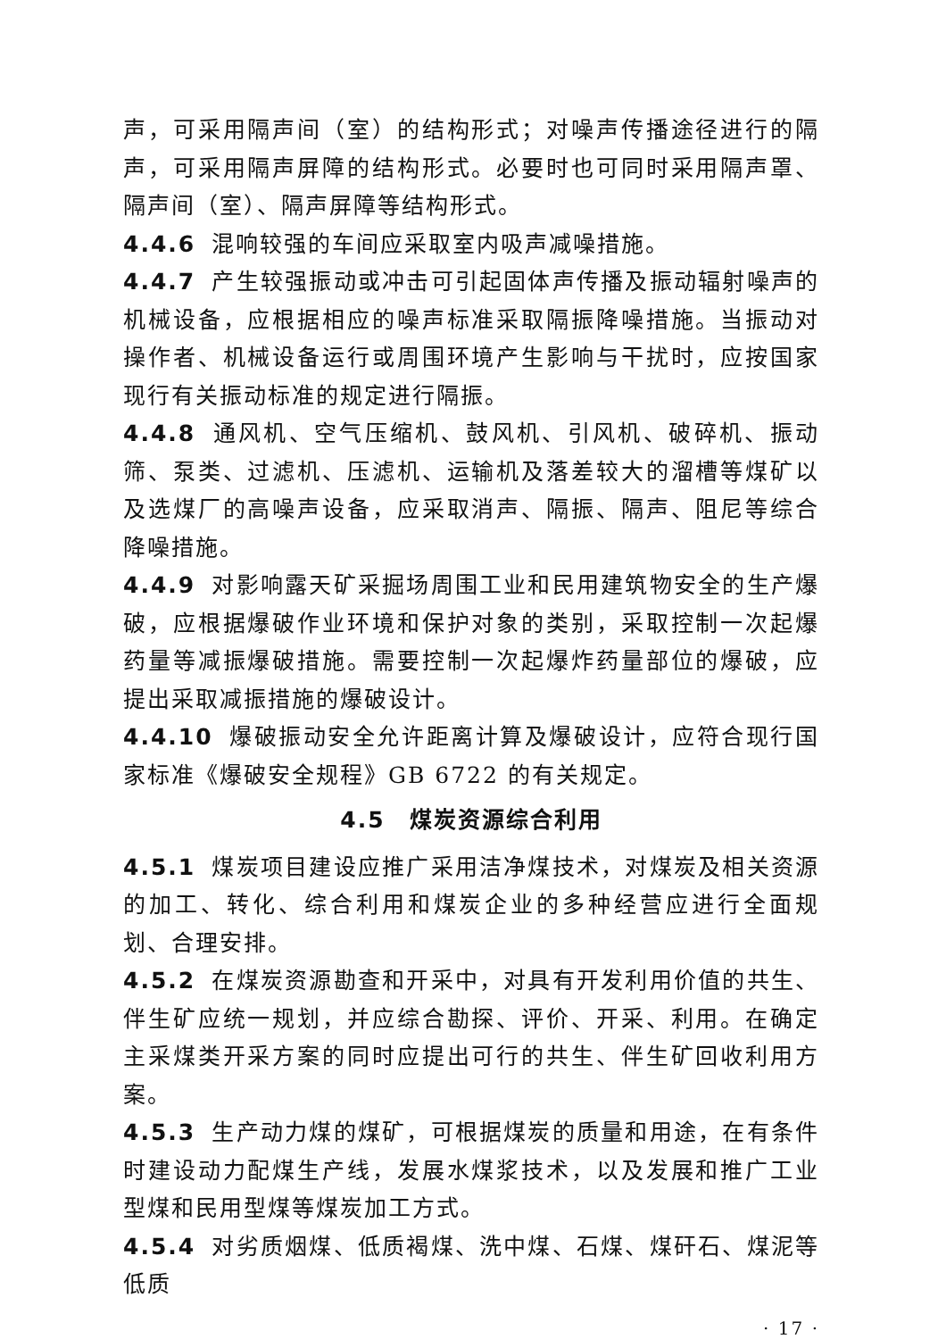声，可采用隔声间（室）的结构形式；对噪声传播途径进行的隔声，可采用隔声屏障的结构形式。必要时也可同时采用隔声罩、隔声间（室）、隔声屏障等结构形式。
4.4.6 混响较强的车间应采取室内吸声减噪措施。
4.4.7 产生较强振动或冲击可引起固体声传播及振动辐射噪声的机械设备，应根据相应的噪声标准采取隔振降噪措施。当振动对操作者、机械设备运行或周围环境产生影响与干扰时，应按国家现行有关振动标准的规定进行隔振。
4.4.8 通风机、空气压缩机、鼓风机、引风机、破碎机、振动筛、泵类、过滤机、压滤机、运输机及落差较大的溜槽等煤矿以及选煤厂的高噪声设备，应采取消声、隔振、隔声、阻尼等综合降噪措施。
4.4.9 对影响露天矿采掘场周围工业和民用建筑物安全的生产爆破，应根据爆破作业环境和保护对象的类别，采取控制一次起爆药量等减振爆破措施。需要控制一次起爆炸药量部位的爆破，应提出采取减振措施的爆破设计。
4.4.10 爆破振动安全允许距离计算及爆破设计，应符合现行国家标准《爆破安全规程》GB 6722 的有关规定。
4.5　煤炭资源综合利用
4.5.1 煤炭项目建设应推广采用洁净煤技术，对煤炭及相关资源的加工、转化、综合利用和煤炭企业的多种经营应进行全面规划、合理安排。
4.5.2 在煤炭资源勘查和开采中，对具有开发利用价值的共生、伴生矿应统一规划，并应综合勘探、评价、开采、利用。在确定主采煤类开采方案的同时应提出可行的共生、伴生矿回收利用方案。
4.5.3 生产动力煤的煤矿，可根据煤炭的质量和用途，在有条件时建设动力配煤生产线，发展水煤浆技术，以及发展和推广工业型煤和民用型煤等煤炭加工方式。
4.5.4 对劣质烟煤、低质褐煤、洗中煤、石煤、煤矸石、煤泥等低质
· 17 ·